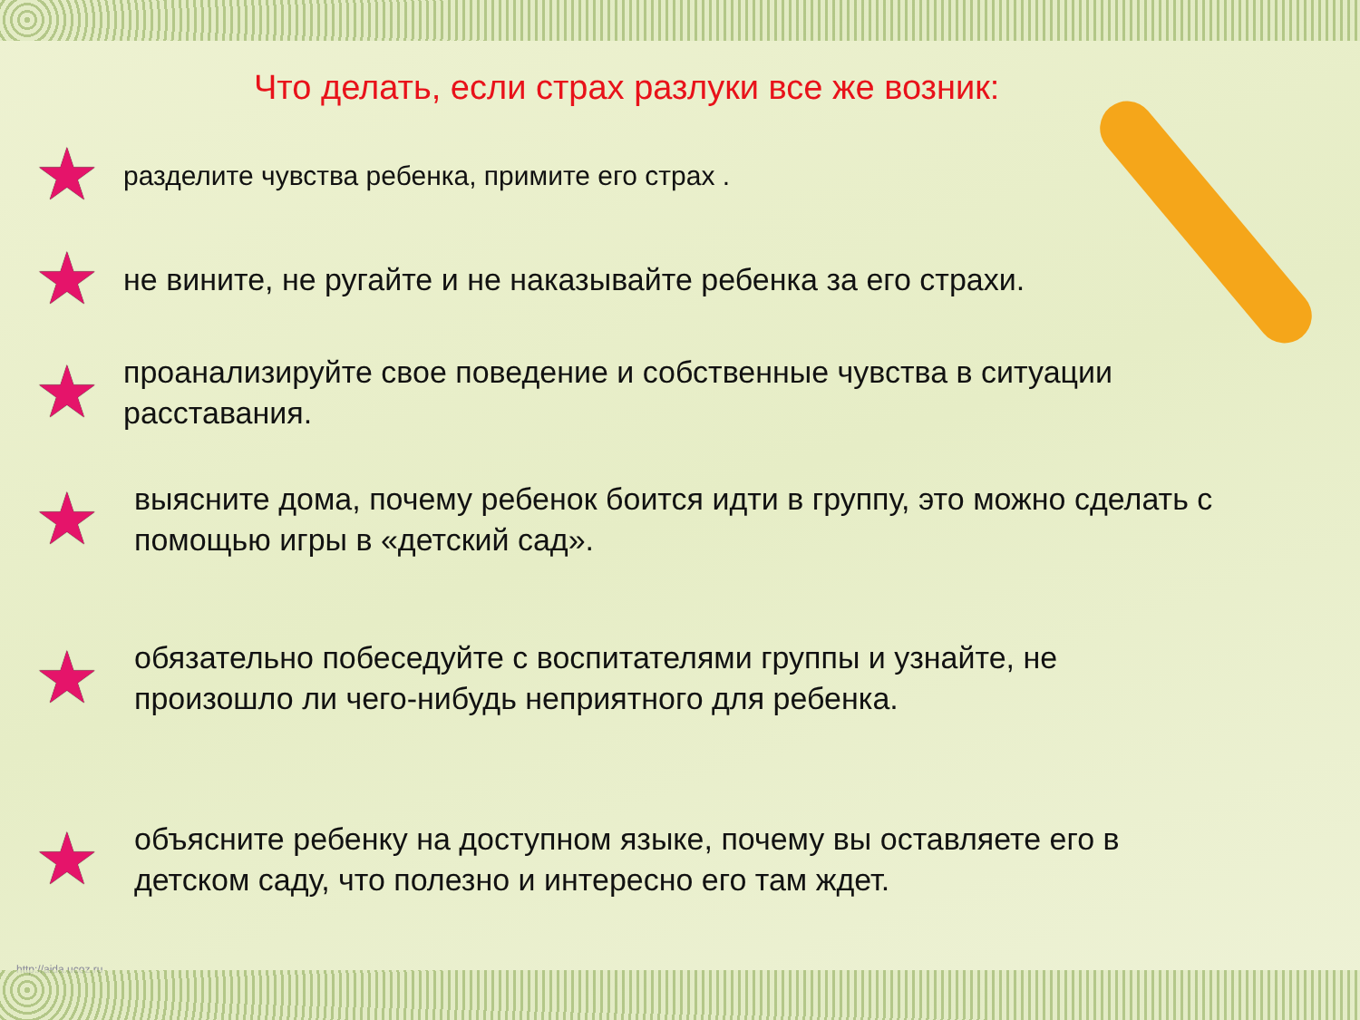Что делать, если страх разлуки все же возник:
★
разделите чувства ребенка, примите его страх .
★
не вините, не ругайте и не наказывайте ребенка за его страхи.
★
проанализируйте свое поведение и собственные чувства в ситуации расставания.
★
выясните дома, почему ребенок боится идти в группу, это можно сделать с помощью игры в «детский сад».
★
обязательно побеседуйте с воспитателями группы и узнайте, не произошло ли чего-нибудь неприятного для ребенка.
★
объясните ребенку на доступном языке, почему вы оставляете его в детском саду, что полезно и интересно его там ждет.
http://aida.ucoz.ru